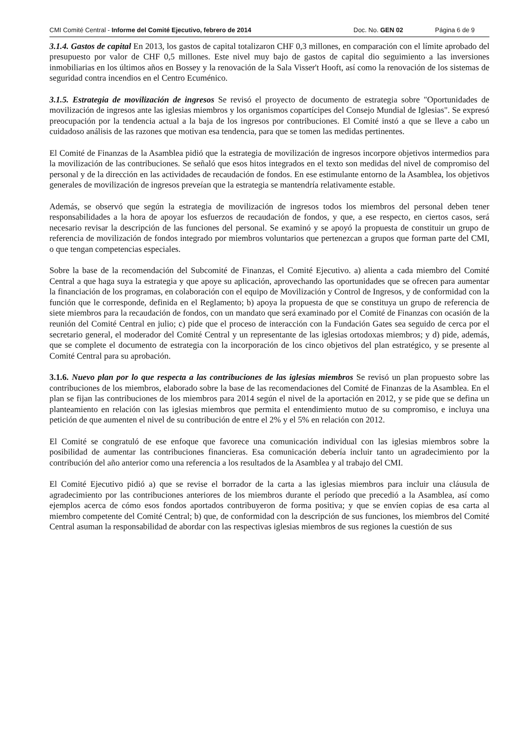CMI Comité Central - Informe del Comité Ejecutivo, febrero de 2014 Doc. No. GEN 02 Página 6 de 9
3.1.4. Gastos de capital En 2013, los gastos de capital totalizaron CHF 0,3 millones, en comparación con el límite aprobado del presupuesto por valor de CHF 0,5 millones. Este nivel muy bajo de gastos de capital dio seguimiento a las inversiones inmobiliarias en los últimos años en Bossey y la renovación de la Sala Visser't Hooft, así como la renovación de los sistemas de seguridad contra incendios en el Centro Ecuménico.
3.1.5. Estrategia de movilización de ingresos Se revisó el proyecto de documento de estrategia sobre "Oportunidades de movilización de ingresos ante las iglesias miembros y los organismos copartícipes del Consejo Mundial de Iglesias". Se expresó preocupación por la tendencia actual a la baja de los ingresos por contribuciones. El Comité instó a que se lleve a cabo un cuidadoso análisis de las razones que motivan esa tendencia, para que se tomen las medidas pertinentes.
El Comité de Finanzas de la Asamblea pidió que la estrategia de movilización de ingresos incorpore objetivos intermedios para la movilización de las contribuciones. Se señaló que esos hitos integrados en el texto son medidas del nivel de compromiso del personal y de la dirección en las actividades de recaudación de fondos. En ese estimulante entorno de la Asamblea, los objetivos generales de movilización de ingresos preveían que la estrategia se mantendría relativamente estable.
Además, se observó que según la estrategia de movilización de ingresos todos los miembros del personal deben tener responsabilidades a la hora de apoyar los esfuerzos de recaudación de fondos, y que, a ese respecto, en ciertos casos, será necesario revisar la descripción de las funciones del personal. Se examinó y se apoyó la propuesta de constituir un grupo de referencia de movilización de fondos integrado por miembros voluntarios que pertenezcan a grupos que forman parte del CMI, o que tengan competencias especiales.
Sobre la base de la recomendación del Subcomité de Finanzas, el Comité Ejecutivo. a) alienta a cada miembro del Comité Central a que haga suya la estrategia y que apoye su aplicación, aprovechando las oportunidades que se ofrecen para aumentar la financiación de los programas, en colaboración con el equipo de Movilización y Control de Ingresos, y de conformidad con la función que le corresponde, definida en el Reglamento; b) apoya la propuesta de que se constituya un grupo de referencia de siete miembros para la recaudación de fondos, con un mandato que será examinado por el Comité de Finanzas con ocasión de la reunión del Comité Central en julio; c) pide que el proceso de interacción con la Fundación Gates sea seguido de cerca por el secretario general, el moderador del Comité Central y un representante de las iglesias ortodoxas miembros; y d) pide, además, que se complete el documento de estrategia con la incorporación de los cinco objetivos del plan estratégico, y se presente al Comité Central para su aprobación.
3.1.6. Nuevo plan por lo que respecta a las contribuciones de las iglesias miembros Se revisó un plan propuesto sobre las contribuciones de los miembros, elaborado sobre la base de las recomendaciones del Comité de Finanzas de la Asamblea. En el plan se fijan las contribuciones de los miembros para 2014 según el nivel de la aportación en 2012, y se pide que se defina un planteamiento en relación con las iglesias miembros que permita el entendimiento mutuo de su compromiso, e incluya una petición de que aumenten el nivel de su contribución de entre el 2% y el 5% en relación con 2012.
El Comité se congratuló de ese enfoque que favorece una comunicación individual con las iglesias miembros sobre la posibilidad de aumentar las contribuciones financieras. Esa comunicación debería incluir tanto un agradecimiento por la contribución del año anterior como una referencia a los resultados de la Asamblea y al trabajo del CMI.
El Comité Ejecutivo pidió a) que se revise el borrador de la carta a las iglesias miembros para incluir una cláusula de agradecimiento por las contribuciones anteriores de los miembros durante el período que precedió a la Asamblea, así como ejemplos acerca de cómo esos fondos aportados contribuyeron de forma positiva; y que se envíen copias de esa carta al miembro competente del Comité Central; b) que, de conformidad con la descripción de sus funciones, los miembros del Comité Central asuman la responsabilidad de abordar con las respectivas iglesias miembros de sus regiones la cuestión de sus